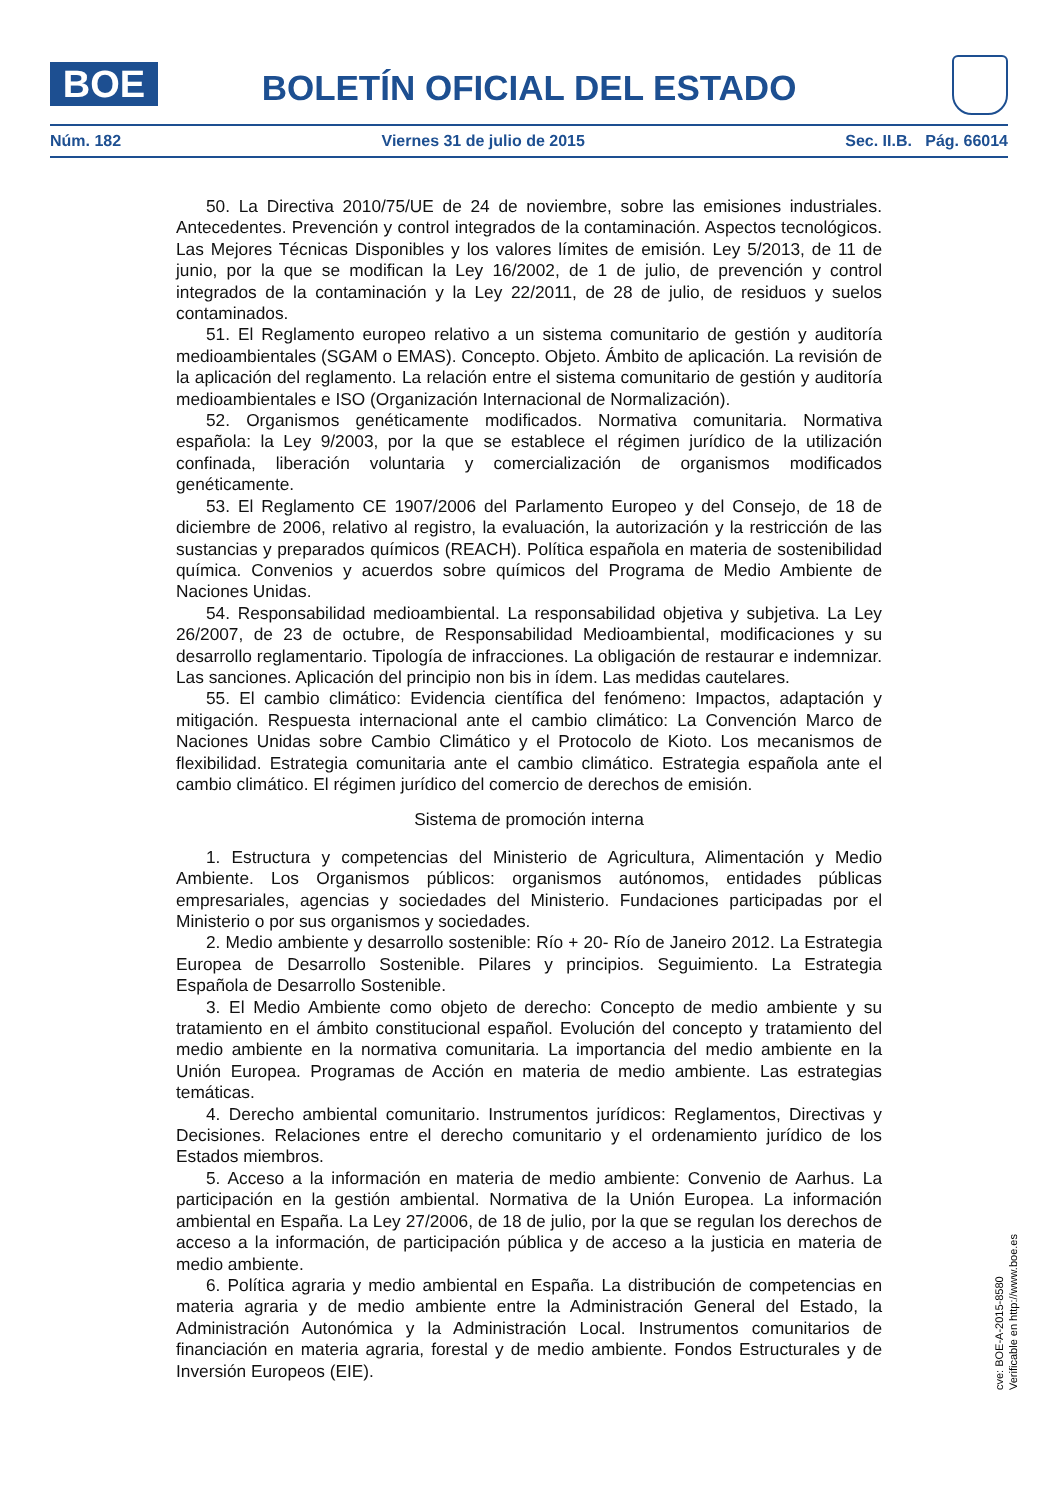BOE BOLETÍN OFICIAL DEL ESTADO
Núm. 182 Viernes 31 de julio de 2015 Sec. II.B. Pág. 66014
50. La Directiva 2010/75/UE de 24 de noviembre, sobre las emisiones industriales. Antecedentes. Prevención y control integrados de la contaminación. Aspectos tecnológicos. Las Mejores Técnicas Disponibles y los valores límites de emisión. Ley 5/2013, de 11 de junio, por la que se modifican la Ley 16/2002, de 1 de julio, de prevención y control integrados de la contaminación y la Ley 22/2011, de 28 de julio, de residuos y suelos contaminados.
51. El Reglamento europeo relativo a un sistema comunitario de gestión y auditoría medioambientales (SGAM o EMAS). Concepto. Objeto. Ámbito de aplicación. La revisión de la aplicación del reglamento. La relación entre el sistema comunitario de gestión y auditoría medioambientales e ISO (Organización Internacional de Normalización).
52. Organismos genéticamente modificados. Normativa comunitaria. Normativa española: la Ley 9/2003, por la que se establece el régimen jurídico de la utilización confinada, liberación voluntaria y comercialización de organismos modificados genéticamente.
53. El Reglamento CE 1907/2006 del Parlamento Europeo y del Consejo, de 18 de diciembre de 2006, relativo al registro, la evaluación, la autorización y la restricción de las sustancias y preparados químicos (REACH). Política española en materia de sostenibilidad química. Convenios y acuerdos sobre químicos del Programa de Medio Ambiente de Naciones Unidas.
54. Responsabilidad medioambiental. La responsabilidad objetiva y subjetiva. La Ley 26/2007, de 23 de octubre, de Responsabilidad Medioambiental, modificaciones y su desarrollo reglamentario. Tipología de infracciones. La obligación de restaurar e indemnizar. Las sanciones. Aplicación del principio non bis in ídem. Las medidas cautelares.
55. El cambio climático: Evidencia científica del fenómeno: Impactos, adaptación y mitigación. Respuesta internacional ante el cambio climático: La Convención Marco de Naciones Unidas sobre Cambio Climático y el Protocolo de Kioto. Los mecanismos de flexibilidad. Estrategia comunitaria ante el cambio climático. Estrategia española ante el cambio climático. El régimen jurídico del comercio de derechos de emisión.
Sistema de promoción interna
1. Estructura y competencias del Ministerio de Agricultura, Alimentación y Medio Ambiente. Los Organismos públicos: organismos autónomos, entidades públicas empresariales, agencias y sociedades del Ministerio. Fundaciones participadas por el Ministerio o por sus organismos y sociedades.
2. Medio ambiente y desarrollo sostenible: Río + 20- Río de Janeiro 2012. La Estrategia Europea de Desarrollo Sostenible. Pilares y principios. Seguimiento. La Estrategia Española de Desarrollo Sostenible.
3. El Medio Ambiente como objeto de derecho: Concepto de medio ambiente y su tratamiento en el ámbito constitucional español. Evolución del concepto y tratamiento del medio ambiente en la normativa comunitaria. La importancia del medio ambiente en la Unión Europea. Programas de Acción en materia de medio ambiente. Las estrategias temáticas.
4. Derecho ambiental comunitario. Instrumentos jurídicos: Reglamentos, Directivas y Decisiones. Relaciones entre el derecho comunitario y el ordenamiento jurídico de los Estados miembros.
5. Acceso a la información en materia de medio ambiente: Convenio de Aarhus. La participación en la gestión ambiental. Normativa de la Unión Europea. La información ambiental en España. La Ley 27/2006, de 18 de julio, por la que se regulan los derechos de acceso a la información, de participación pública y de acceso a la justicia en materia de medio ambiente.
6. Política agraria y medio ambiental en España. La distribución de competencias en materia agraria y de medio ambiente entre la Administración General del Estado, la Administración Autonómica y la Administración Local. Instrumentos comunitarios de financiación en materia agraria, forestal y de medio ambiente. Fondos Estructurales y de Inversión Europeos (EIE).
cve: BOE-A-2015-8580
Verificable en http://www.boe.es